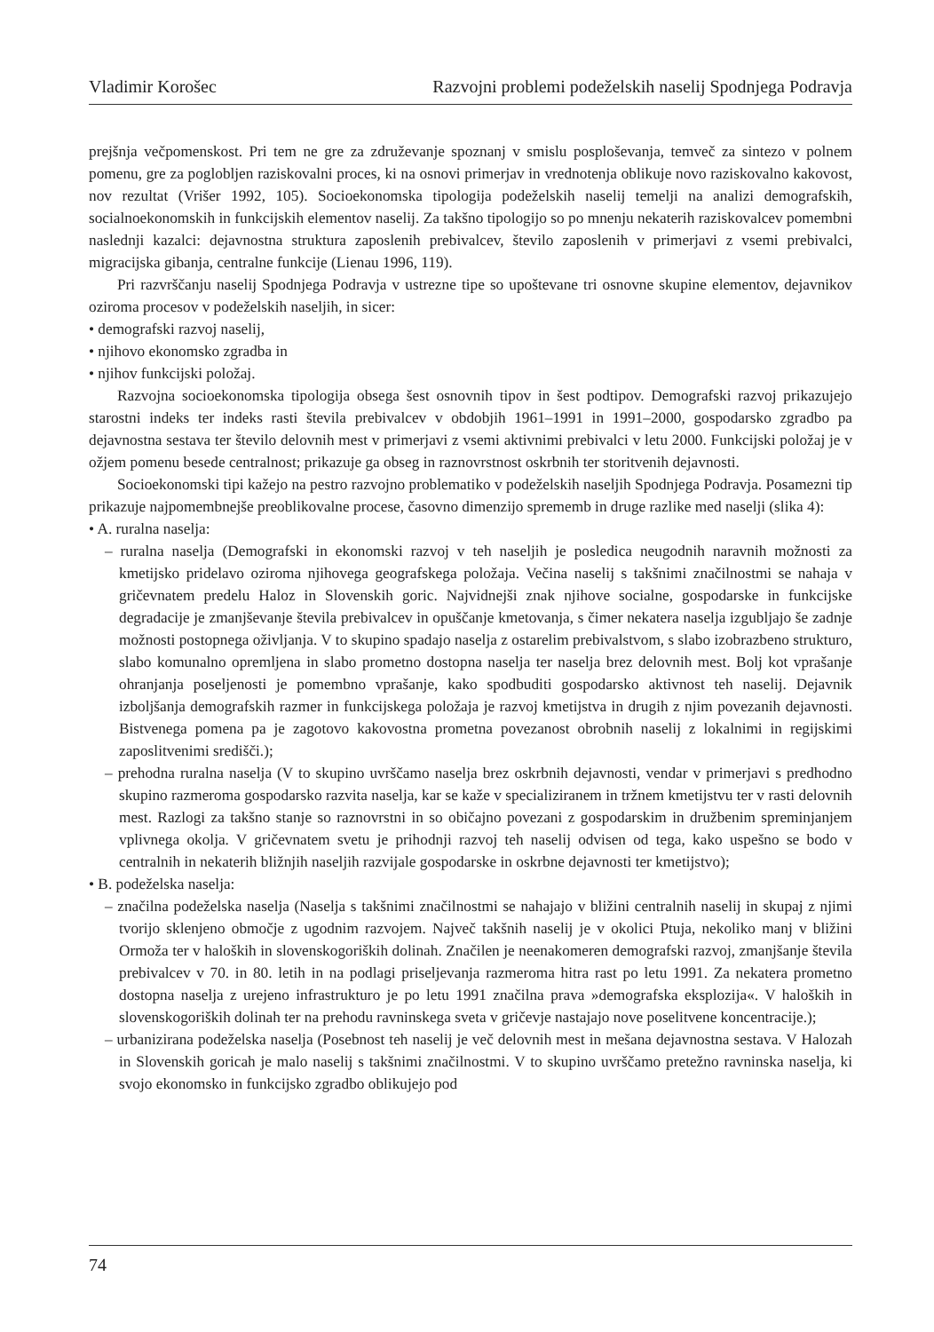Vladimir Korošec Razvojni problemi podeželskih naselij Spodnjega Podravja
prejšnja večpomenskost. Pri tem ne gre za združevanje spoznanj v smislu posploševanja, temveč za sintezo v polnem pomenu, gre za poglobljen raziskovalni proces, ki na osnovi primerjav in vrednotenja oblikuje novo raziskovalno kakovost, nov rezultat (Vrišer 1992, 105). Socioekonomska tipologija podeželskih naselij temelji na analizi demografskih, socialnoekonomskih in funkcijskih elementov naselij. Za takšno tipologijo so po mnenju nekaterih raziskovalcev pomembni naslednji kazalci: dejavnostna struktura zaposlenih prebivalcev, število zaposlenih v primerjavi z vsemi prebivalci, migracijska gibanja, centralne funkcije (Lienau 1996, 119).
Pri razvrščanju naselij Spodnjega Podravja v ustrezne tipe so upoštevane tri osnovne skupine elementov, dejavnikov oziroma procesov v podeželskih naseljih, in sicer:
• demografski razvoj naselij,
• njihovo ekonomsko zgradba in
• njihov funkcijski položaj.
Razvojna socioekonomska tipologija obsega šest osnovnih tipov in šest podtipov. Demografski razvoj prikazujejo starostni indeks ter indeks rasti števila prebivalcev v obdobjih 1961–1991 in 1991–2000, gospodarsko zgradbo pa dejavnostna sestava ter število delovnih mest v primerjavi z vsemi aktivnimi prebivalci v letu 2000. Funkcijski položaj je v ožjem pomenu besede centralnost; prikazuje ga obseg in raznovrstnost oskrbnih ter storitvenih dejavnosti.
Socioekonomski tipi kažejo na pestro razvojno problematiko v podeželskih naseljih Spodnjega Podravja. Posamezni tip prikazuje najpomembnejše preoblikovalne procese, časovno dimenzijo sprememb in druge razlike med naselji (slika 4):
• A. ruralna naselja:
– ruralna naselja (Demografski in ekonomski razvoj v teh naseljih je posledica neugodnih naravnih možnosti za kmetijsko pridelavo oziroma njihovega geografskega položaja. Večina naselij s takšnimi značilnostmi se nahaja v gričevnatem predelu Haloz in Slovenskih goric. Najvidnejši znak njihove socialne, gospodarske in funkcijske degradacije je zmanjševanje števila prebivalcev in opuščanje kmetovanja, s čimer nekatera naselja izgubljajo še zadnje možnosti postopnega oživljanja. V to skupino spadajo naselja z ostarelim prebivalstvom, s slabo izobrazbeno strukturo, slabo komunalno opremljena in slabo prometno dostopna naselja ter naselja brez delovnih mest. Bolj kot vprašanje ohranjanja poseljenosti je pomembno vprašanje, kako spodbuditi gospodarsko aktivnost teh naselij. Dejavnik izboljšanja demografskih razmer in funkcijskega položaja je razvoj kmetijstva in drugih z njim povezanih dejavnosti. Bistvenega pomena pa je zagotovo kakovostna prometna povezanost obrobnih naselij z lokalnimi in regijskimi zaposlitvenimi središči.);
– prehodna ruralna naselja (V to skupino uvrščamo naselja brez oskrbnih dejavnosti, vendar v primerjavi s predhodno skupino razmeroma gospodarsko razvita naselja, kar se kaže v specializiranem in tržnem kmetijstvu ter v rasti delovnih mest. Razlogi za takšno stanje so raznovrstni in so običajno povezani z gospodarskim in družbenim spreminjanjem vplivnega okolja. V gričevnatem svetu je prihodnji razvoj teh naselij odvisen od tega, kako uspešno se bodo v centralnih in nekaterih bližnjih naseljih razvijale gospodarske in oskrbne dejavnosti ter kmetijstvo);
• B. podeželska naselja:
– značilna podeželska naselja (Naselja s takšnimi značilnostmi se nahajajo v bližini centralnih naselij in skupaj z njimi tvorijo sklenjeno območje z ugodnim razvojem. Največ takšnih naselij je v okolici Ptuja, nekoliko manj v bližini Ormoža ter v haloških in slovenskogoriških dolinah. Značilen je neenakomeren demografski razvoj, zmanjšanje števila prebivalcev v 70. in 80. letih in na podlagi priseljevanja razmeroma hitra rast po letu 1991. Za nekatera prometno dostopna naselja z urejeno infrastrukturo je po letu 1991 značilna prava »demografska eksplozija«. V haloških in slovenskogoriških dolinah ter na prehodu ravninskega sveta v gričevje nastajajo nove poselitvene koncentracije.);
– urbanizirana podeželska naselja (Posebnost teh naselij je več delovnih mest in mešana dejavnostna sestava. V Halozah in Slovenskih goricah je malo naselij s takšnimi značilnostmi. V to skupino uvrščamo pretežno ravninska naselja, ki svojo ekonomsko in funkcijsko zgradbo oblikujejo pod
74